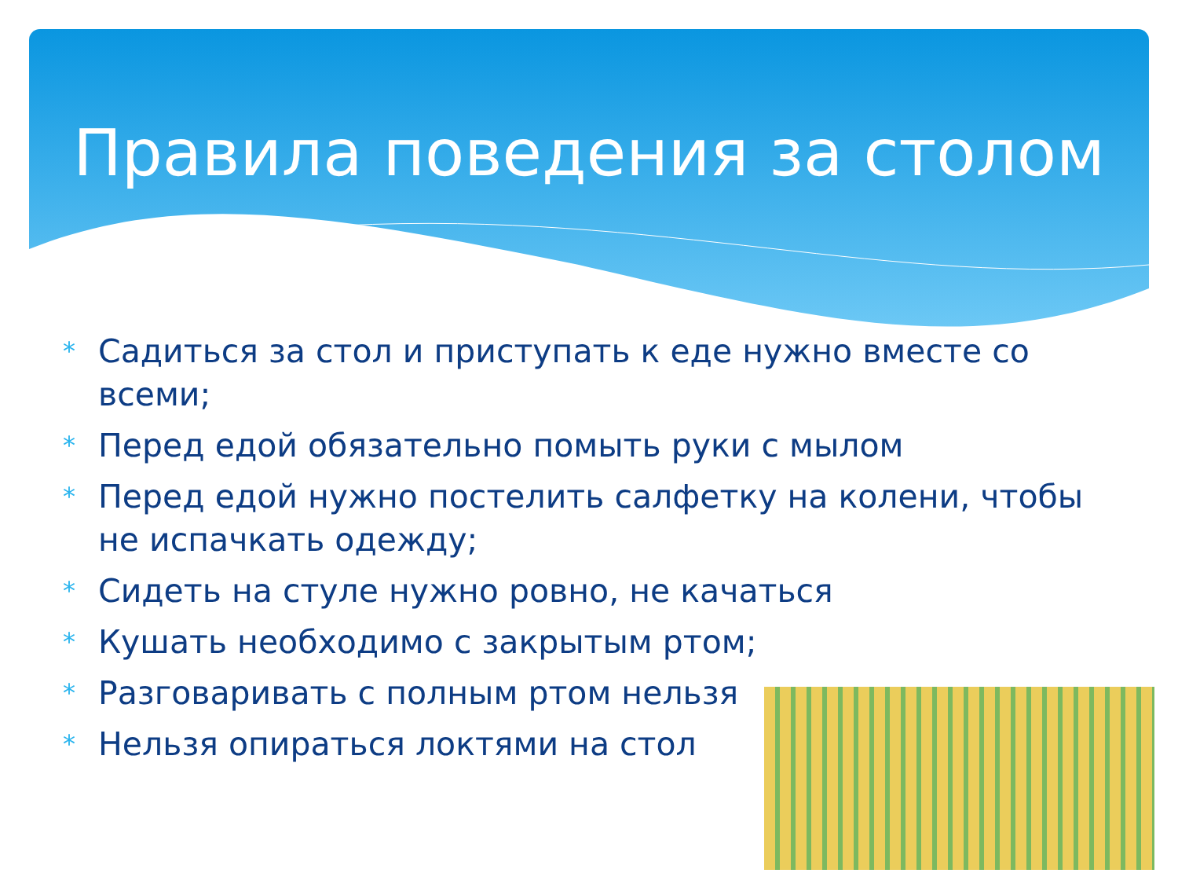Правила поведения за столом
* Садиться за стол и приступать к еде нужно вместе со всеми;
* Перед едой обязательно помыть руки с мылом
* Перед едой нужно постелить салфетку на колени, чтобы не испачкать одежду;
* Сидеть на стуле нужно ровно, не качаться
* Кушать необходимо с закрытым ртом;
* Разговаривать с полным ртом нельзя
* Нельзя опираться локтями на стол